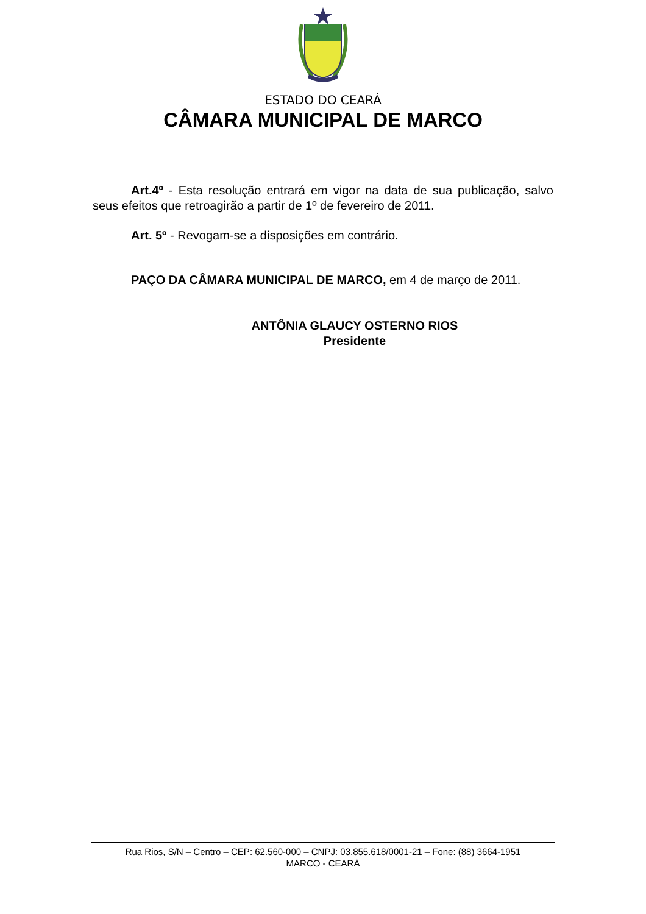ESTADO DO CEARÁ
CÂMARA MUNICIPAL DE MARCO
Art.4º - Esta resolução entrará em vigor na data de sua publicação, salvo seus efeitos que retroagirão a partir de 1º de fevereiro de 2011.
Art. 5º - Revogam-se a disposições em contrário.
PAÇO DA CÂMARA MUNICIPAL DE MARCO, em 4 de março de 2011.
ANTÔNIA GLAUCY OSTERNO RIOS
Presidente
Rua Rios, S/N – Centro – CEP: 62.560-000 – CNPJ: 03.855.618/0001-21 – Fone: (88) 3664-1951
MARCO - CEARÁ